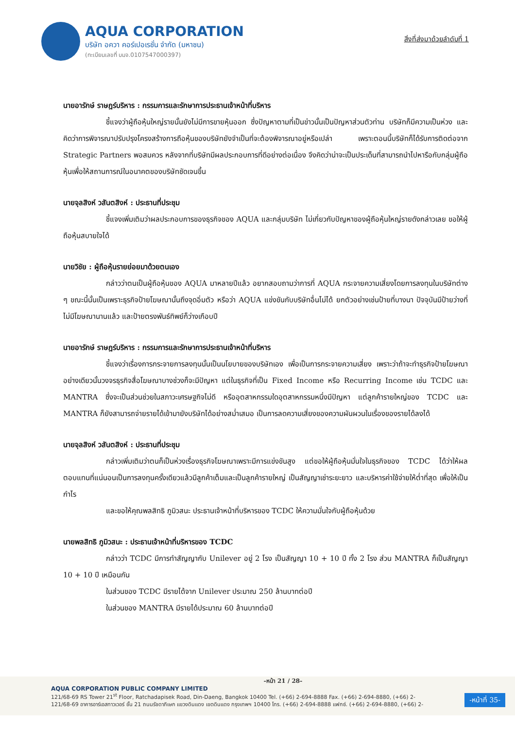AQUA CORPORATION
บริษัท อควา คอร์เปอเรชั่น จำกัด (มหาชน)
(ทะเบียนเลขที่ บมจ.0107547000397)
สิ่งที่ส่งมาด้วยลำดับที่ 1
นายอารักษ์ ราษฎร์บริหาร : กรรมการและรักษาการประธานเจ้าหน้าที่บริหาร
ชี้แจงว่าผู้ถือหุ้นใหญ่รายนั้นยังไม่มีการขายหุ้นออก ซึ่งปัญหาตามที่เป็นข่าวนั้นเป็นปัญหาส่วนตัวท่าน บริษัทก็มีความเป็นห่วง และคิดว่าการพิจารณาปรับปรุงโครงสร้างการถือหุ้นของบริษัทยังจำเป็นที่จะต้องพิจารณาอยู่หรือเปล่า เพราะตอนนี้บริษัทก็ได้รับการติดต่อจาก Strategic Partners พอสมควร หลังจากที่บริษัทมีผลประกอบการที่ดีอย่างต่อเนื่อง จึงคิดว่าน่าจะเป็นประเด็นที่สามารถนำไปหารือกับกลุ่มผู้ถือหุ้นเพื่อให้สถานการณ์ในอนาคตของบริษัทชัดเจนขึ้น
นายจุลสิงห์ วสันตสิงห์ : ประธานที่ประชุม
ชี้แจงเพิ่มเติมว่าผลประกอบการของธุรกิจของ AQUA และกลุ่มบริษัท ไม่เกี่ยวกับปัญหาของผู้ถือหุ้นใหญ่รายดังกล่าวเลย ขอให้ผู้ถือหุ้นสบายใจได้
นายวิชัย : ผู้ถือหุ้นรายย่อยมาด้วยตนเอง
กล่าวว่าตนเป็นผู้ถือหุ้นของ AQUA มาหลายปีแล้ว อยากสอบถามว่าการที่ AQUA กระจายความเสี่ยงโดยการลงทุนในบริษัทต่าง ๆ ขณะนี้นั้นเป็นเพราะธุรกิจป้ายโฆษณานั้นถึงจุดอิ่มตัว หรือว่า AQUA แข่งขันกับบริษัทอื่นไม่ได้ ยกตัวอย่างเช่นป้ายที่บางนา ปัจจุบันมีป้ายว่างที่ไม่มีโฆษณานานแล้ว และป้ายตรงพันธ์ทิพย์ก็ว่างเกือบปี
นายอารักษ์ ราษฎร์บริหาร : กรรมการและรักษาการประธานเจ้าหน้าที่บริหาร
ชี้แจงว่าเรื่องการกระจายการลงทุนนั้นเป็นนโยบายของบริษัทเอง เพื่อเป็นการกระจายความเสี่ยง เพราะว่าถ้าจะทำธุรกิจป้ายโฆษณาอย่างเดียวนั้นวงจรธุรกิจสื่อโฆษณาบางช่วงก็จะมีปัญหา แต่ในธุรกิจที่เป็น Fixed Income หรือ Recurring Income เช่น TCDC และ MANTRA ซึ่งจะเป็นส่วนช่วยในสภาวะเศรษฐกิจไม่ดี หรืออุตสาหกรรมใดอุตสาหกรรมหนึ่งมีปัญหา แต่ลูกค้ารายใหญ่ของ TCDC และ MANTRA ก็ยังสามารถจ่ายรายได้เข้ามายังบริษัทได้อย่างสม่ำเสมอ เป็นการลดความเสี่ยงของความผันผวนในเรื่องของรายได้ลงได้
นายจุลสิงห์ วสันตสิงห์ : ประธานที่ประชุม
กล่าวเพิ่มเติมว่าตนก็เป็นห่วงเรื่องธุรกิจโฆษณาเพราะมีการแข่งขันสูง แต่ขอให้ผู้ถือหุ้นมั่นใจในธุรกิจของ TCDC ได้ว่าให้ผลตอบแทนที่แน่นอนเป็นการลงทุนครั้งเดียวแล้วมีลูกค้าเต็มและเป็นลูกค้ารายใหญ่ เป็นสัญญาเช่าระยะยาว และบริหารค่าใช้จ่ายให้ต่ำที่สุด เพื่อให้เป็นกำไร
และขอให้คุณพลสิทธิ ภูมิวสนะ ประธานเจ้าหน้าที่บริหารของ TCDC ให้ความมั่นใจกับผู้ถือหุ้นด้วย
นายพลสิทธิ ภูมิวสนะ : ประธานเจ้าหน้าที่บริหารของ TCDC
กล่าวว่า TCDC มีการทำสัญญากับ Unilever อยู่ 2 โรง เป็นสัญญา 10 + 10 ปี ทั้ง 2 โรง ส่วน MANTRA ก็เป็นสัญญา 10 + 10 ปี เหมือนกัน
ในส่วนของ TCDC มีรายได้จาก Unilever ประมาณ 250 ล้านบาทต่อปี
ในส่วนของ MANTRA มีรายได้ประมาณ 60 ล้านบาทต่อปี
-หน้า 21 / 28-
AQUA CORPORATION PUBLIC COMPANY LIMITED
121/68-69 RS Tower 21<sup>st</sup> Floor, Ratchadapisek Road, Din-Daeng, Bangkok 10400 Tel. (+66) 2-694-8888 Fax. (+66) 2-694-8880, (+66) 2-
121/68-69 อาคารอาร์เอสทาวเวอร์ ชั้น 21 ถนนรัชดาภิเษก แขวงดินแดง เขตดินแดง กรุงเทพฯ 10400 โทร. (+66) 2-694-8888 แฟกซ์. (+66) 2-694-8880, (+66) 2-
-หน้าที่ 35-